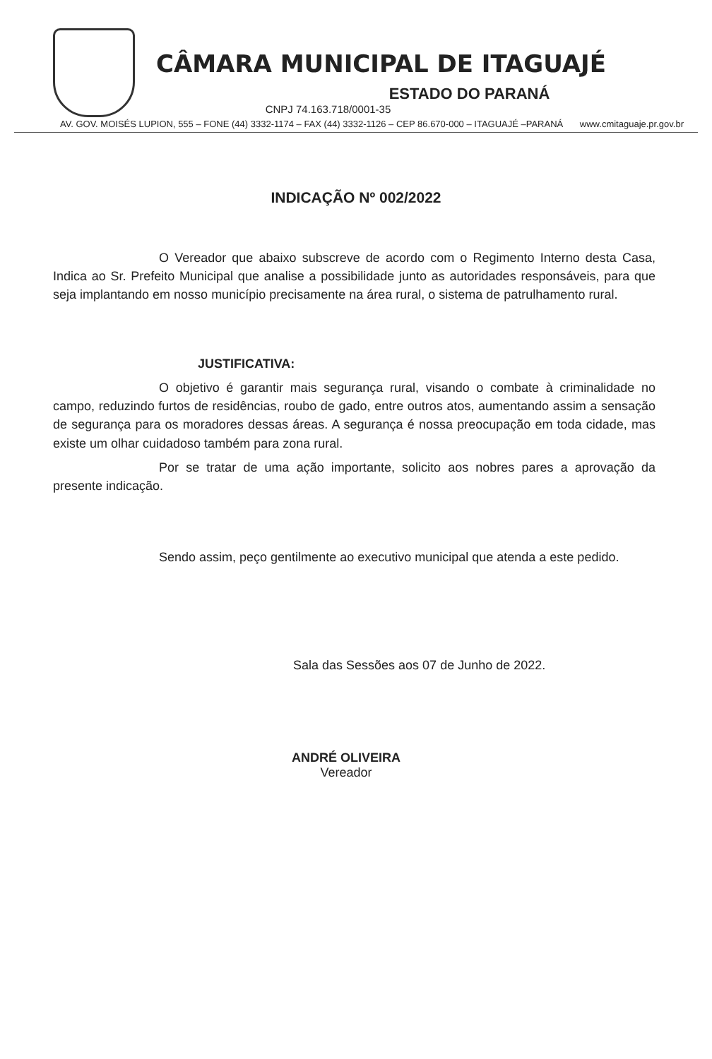CÂMARA MUNICIPAL DE ITAGUAJÉ
ESTADO DO PARANÁ
CNPJ 74.163.718/0001-35
AV. GOV. MOISÉS LUPION, 555 – FONE (44) 3332-1174 – FAX (44) 3332-1126 – CEP 86.670-000 – ITAGUAJÉ –PARANÁ www.cmitaguaje.pr.gov.br
INDICAÇÃO Nº 002/2022
O Vereador que abaixo subscreve de acordo com o Regimento Interno desta Casa, Indica ao Sr. Prefeito Municipal que analise a possibilidade junto as autoridades responsáveis, para que seja implantando em nosso município precisamente na área rural, o sistema de patrulhamento rural.
JUSTIFICATIVA:
O objetivo é garantir mais segurança rural, visando o combate à criminalidade no campo, reduzindo furtos de residências, roubo de gado, entre outros atos, aumentando assim a sensação de segurança para os moradores dessas áreas. A segurança é nossa preocupação em toda cidade, mas existe um olhar cuidadoso também para zona rural.
Por se tratar de uma ação importante, solicito aos nobres pares a aprovação da presente indicação.
Sendo assim, peço gentilmente ao executivo municipal que atenda a este pedido.
Sala das Sessões aos 07 de Junho de 2022.
ANDRÉ OLIVEIRA
Vereador